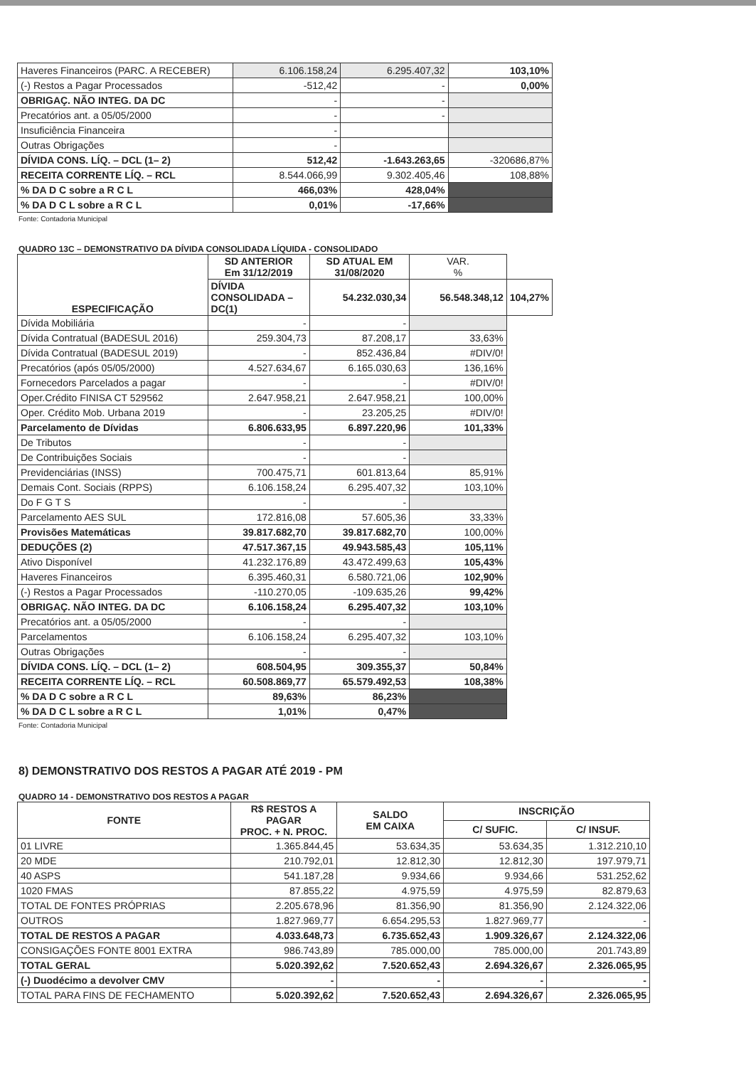| Haveres Financeiros (PARC. A RECEBER) | 6.106.158,24 | 6.295.407,32 | 103,10% |
| (-) Restos a Pagar Processados | -512,42 | - | 0,00% |
| OBRIGAÇ. NÃO INTEG. DA DC | - | - | |
| Precatórios ant. a 05/05/2000 | - | - | |
| Insuficiência Financeira | - | | |
| Outras Obrigações | - | | |
| DÍVIDA CONS. LÍQ. – DCL (1– 2) | 512,42 | -1.643.263,65 | -320686,87% |
| RECEITA CORRENTE LÍQ. – RCL | 8.544.066,99 | 9.302.405,46 | 108,88% |
| % DA D C sobre a R C L | 466,03% | 428,04% | |
| % DA D C L sobre a R C L | 0,01% | -17,66% | |
Fonte: Contadoria Municipal
QUADRO 13C – DEMONSTRATIVO DA DÍVIDA CONSOLIDADA LÍQUIDA - CONSOLIDADO
| ESPECIFICAÇÃO | SD ANTERIOR Em 31/12/2019 | SD ATUAL EM 31/08/2020 | VAR. % | |
| --- | --- | --- | --- | --- |
| | DÍVIDA CONSOLIDADA – DC(1) | 54.232.030,34 | 56.548.348,12 | 104,27% |
| Dívida Mobiliária | - | - | | |
| Dívida Contratual (BADESUL 2016) | 259.304,73 | 87.208,17 | 33,63% | |
| Dívida Contratual (BADESUL 2019) | - | 852.436,84 | #DIV/0! | |
| Precatórios (após 05/05/2000) | 4.527.634,67 | 6.165.030,63 | 136,16% | |
| Fornecedors Parcelados a pagar | - | - | #DIV/0! | |
| Oper.Crédito FINISA CT 529562 | 2.647.958,21 | 2.647.958,21 | 100,00% | |
| Oper. Crédito Mob. Urbana 2019 | - | 23.205,25 | #DIV/0! | |
| Parcelamento de Dívidas | 6.806.633,95 | 6.897.220,96 | 101,33% | |
| De Tributos | - | - | | |
| De Contribuições Sociais | - | - | | |
| Previdenciárias (INSS) | 700.475,71 | 601.813,64 | 85,91% | |
| Demais Cont. Sociais (RPPS) | 6.106.158,24 | 6.295.407,32 | 103,10% | |
| Do F G T S | - | - | | |
| Parcelamento AES SUL | 172.816,08 | 57.605,36 | 33,33% | |
| Provisões Matemáticas | 39.817.682,70 | 39.817.682,70 | 100,00% | |
| DEDUÇÕES (2) | 47.517.367,15 | 49.943.585,43 | 105,11% | |
| Ativo Disponível | 41.232.176,89 | 43.472.499,63 | 105,43% | |
| Haveres Financeiros | 6.395.460,31 | 6.580.721,06 | 102,90% | |
| (-) Restos a Pagar Processados | -110.270,05 | -109.635,26 | 99,42% | |
| OBRIGAÇ. NÃO INTEG. DA DC | 6.106.158,24 | 6.295.407,32 | 103,10% | |
| Precatórios ant. a 05/05/2000 | - | - | | |
| Parcelamentos | 6.106.158,24 | 6.295.407,32 | 103,10% | |
| Outras Obrigações | - | - | | |
| DÍVIDA CONS. LÍQ. – DCL (1– 2) | 608.504,95 | 309.355,37 | 50,84% | |
| RECEITA CORRENTE LÍQ. – RCL | 60.508.869,77 | 65.579.492,53 | 108,38% | |
| % DA D C sobre a R C L | 89,63% | 86,23% | | |
| % DA D C L sobre a R C L | 1,01% | 0,47% | | |
Fonte: Contadoria Municipal
8) DEMONSTRATIVO DOS RESTOS A PAGAR ATÉ 2019 - PM
QUADRO 14 - DEMONSTRATIVO DOS RESTOS A PAGAR
| FONTE | R$ RESTOS A PAGAR PROC. + N. PROC. | SALDO EM CAIXA | INSCRIÇÃO | |
| --- | --- | --- | --- | --- |
| | | | C/ SUFIC. | C/ INSUF. |
| 01 LIVRE | 1.365.844,45 | 53.634,35 | 53.634,35 | 1.312.210,10 |
| 20 MDE | 210.792,01 | 12.812,30 | 12.812,30 | 197.979,71 |
| 40 ASPS | 541.187,28 | 9.934,66 | 9.934,66 | 531.252,62 |
| 1020 FMAS | 87.855,22 | 4.975,59 | 4.975,59 | 82.879,63 |
| TOTAL DE FONTES PRÓPRIAS | 2.205.678,96 | 81.356,90 | 81.356,90 | 2.124.322,06 |
| OUTROS | 1.827.969,77 | 6.654.295,53 | 1.827.969,77 | - |
| TOTAL DE RESTOS A PAGAR | 4.033.648,73 | 6.735.652,43 | 1.909.326,67 | 2.124.322,06 |
| CONSIGAÇÕES FONTE 8001 EXTRA | 986.743,89 | 785.000,00 | 785.000,00 | 201.743,89 |
| TOTAL GERAL | 5.020.392,62 | 7.520.652,43 | 2.694.326,67 | 2.326.065,95 |
| (-) Duodécimo a devolver CMV | - | - | - | - |
| TOTAL PARA FINS DE FECHAMENTO | 5.020.392,62 | 7.520.652,43 | 2.694.326,67 | 2.326.065,95 |